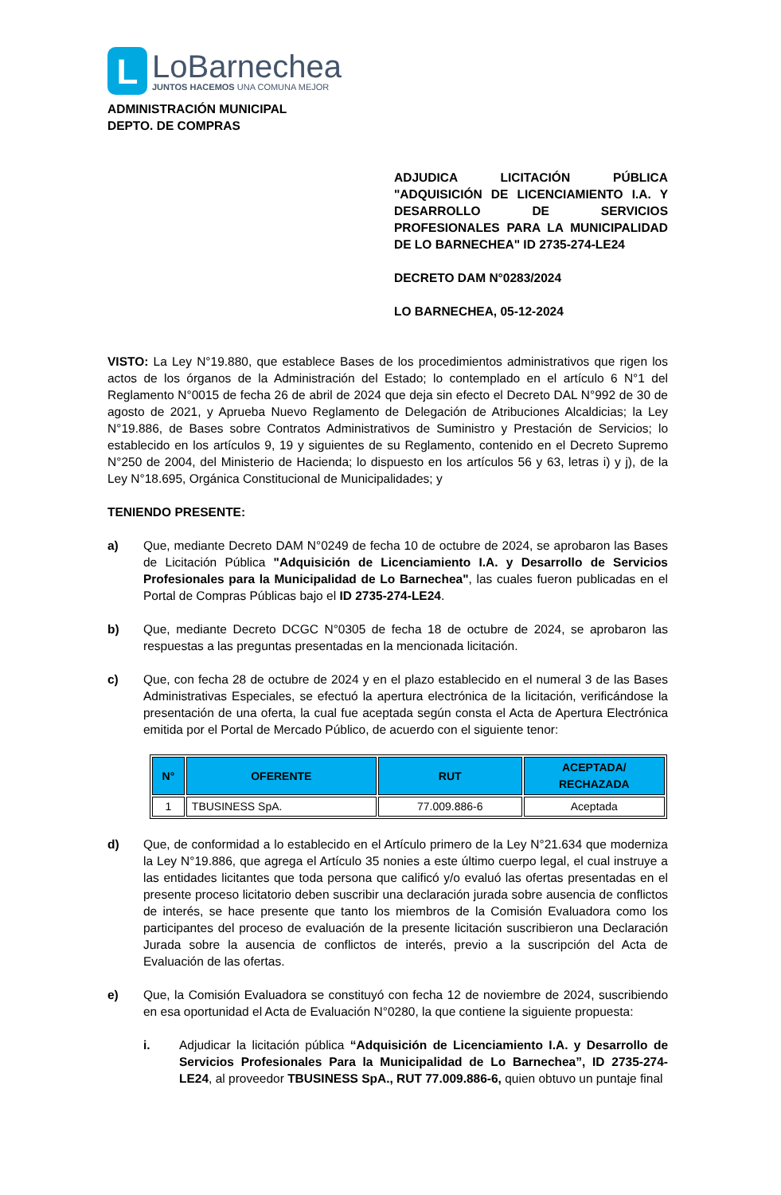L
LoBarnechea
JUNTOS HACEMOS UNA COMUNA MEJOR
ADMINISTRACIÓN MUNICIPAL
DEPTO. DE COMPRAS
ADJUDICA LICITACIÓN PÚBLICA "ADQUISICIÓN DE LICENCIAMIENTO I.A. Y DESARROLLO DE SERVICIOS PROFESIONALES PARA LA MUNICIPALIDAD DE LO BARNECHEA" ID 2735-274-LE24
DECRETO DAM N°0283/2024
LO BARNECHEA, 05-12-2024
VISTO: La Ley N°19.880, que establece Bases de los procedimientos administrativos que rigen los actos de los órganos de la Administración del Estado; lo contemplado en el artículo 6 N°1 del Reglamento N°0015 de fecha 26 de abril de 2024 que deja sin efecto el Decreto DAL N°992 de 30 de agosto de 2021, y Aprueba Nuevo Reglamento de Delegación de Atribuciones Alcaldicias; la Ley N°19.886, de Bases sobre Contratos Administrativos de Suministro y Prestación de Servicios; lo establecido en los artículos 9, 19 y siguientes de su Reglamento, contenido en el Decreto Supremo N°250 de 2004, del Ministerio de Hacienda; lo dispuesto en los artículos 56 y 63, letras i) y j), de la Ley N°18.695, Orgánica Constitucional de Municipalidades; y
TENIENDO PRESENTE:
a) Que, mediante Decreto DAM N°0249 de fecha 10 de octubre de 2024, se aprobaron las Bases de Licitación Pública "Adquisición de Licenciamiento I.A. y Desarrollo de Servicios Profesionales para la Municipalidad de Lo Barnechea", las cuales fueron publicadas en el Portal de Compras Públicas bajo el ID 2735-274-LE24.
b) Que, mediante Decreto DCGC N°0305 de fecha 18 de octubre de 2024, se aprobaron las respuestas a las preguntas presentadas en la mencionada licitación.
c) Que, con fecha 28 de octubre de 2024 y en el plazo establecido en el numeral 3 de las Bases Administrativas Especiales, se efectuó la apertura electrónica de la licitación, verificándose la presentación de una oferta, la cual fue aceptada según consta el Acta de Apertura Electrónica emitida por el Portal de Mercado Público, de acuerdo con el siguiente tenor:
| N° | OFERENTE | RUT | ACEPTADA/ RECHAZADA |
| --- | --- | --- | --- |
| 1 | TBUSINESS SpA. | 77.009.886-6 | Aceptada |
d) Que, de conformidad a lo establecido en el Artículo primero de la Ley N°21.634 que moderniza la Ley N°19.886, que agrega el Artículo 35 nonies a este último cuerpo legal, el cual instruye a las entidades licitantes que toda persona que calificó y/o evaluó las ofertas presentadas en el presente proceso licitatorio deben suscribir una declaración jurada sobre ausencia de conflictos de interés, se hace presente que tanto los miembros de la Comisión Evaluadora como los participantes del proceso de evaluación de la presente licitación suscribieron una Declaración Jurada sobre la ausencia de conflictos de interés, previo a la suscripción del Acta de Evaluación de las ofertas.
e) Que, la Comisión Evaluadora se constituyó con fecha 12 de noviembre de 2024, suscribiendo en esa oportunidad el Acta de Evaluación N°0280, la que contiene la siguiente propuesta:
i. Adjudicar la licitación pública “Adquisición de Licenciamiento I.A. y Desarrollo de Servicios Profesionales Para la Municipalidad de Lo Barnechea”, ID 2735-274-LE24, al proveedor TBUSINESS SpA., RUT 77.009.886-6, quien obtuvo un puntaje final